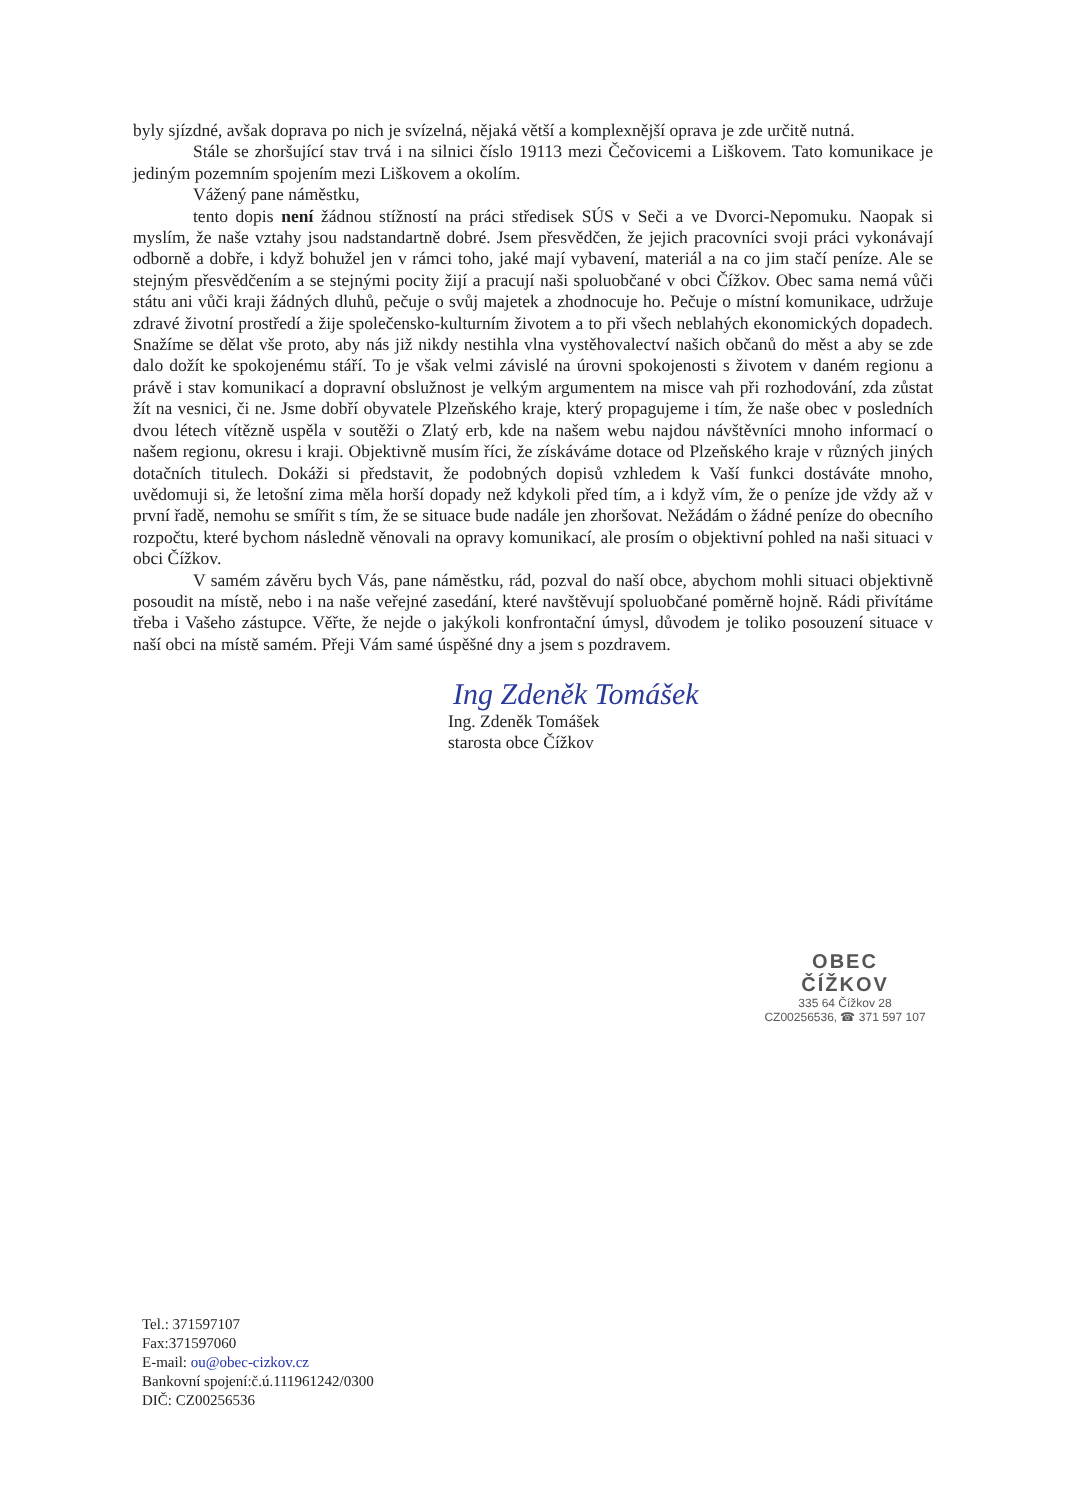byly sjízdné, avšak doprava po nich je svízelná, nějaká větší a komplexnější oprava je zde určitě nutná.
Stále se zhoršující stav trvá i na silnici číslo 19113 mezi Čečovicemi a Liškovem. Tato komunikace je jediným pozemním spojením mezi Liškovem a okolím.
Vážený pane náměstku,
tento dopis není žádnou stížností na práci středisek SÚS v Seči a ve Dvorci-Nepomuku. Naopak si myslím, že naše vztahy jsou nadstandartně dobré. Jsem přesvědčen, že jejich pracovníci svoji práci vykonávají odborně a dobře, i když bohužel jen v rámci toho, jaké mají vybavení, materiál a na co jim stačí peníze. Ale se stejným přesvědčením a se stejnými pocity žijí a pracují naši spoluobčané v obci Čížkov. Obec sama nemá vůči státu ani vůči kraji žádných dluhů, pečuje o svůj majetek a zhodnocuje ho. Pečuje o místní komunikace, udržuje zdravé životní prostředí a žije společensko-kulturním životem a to při všech neblahých ekonomických dopadech. Snažíme se dělat vše proto, aby nás již nikdy nestihla vlna vystěhovalectví našich občanů do měst a aby se zde dalo dožít ke spokojenému stáří. To je však velmi závislé na úrovni spokojenosti s životem v daném regionu a právě i stav komunikací a dopravní obslužnost je velkým argumentem na misce vah při rozhodování, zda zůstat žít na vesnici, či ne. Jsme dobří obyvatele Plzeňského kraje, který propagujeme i tím, že naše obec v posledních dvou létech vítězně uspěla v soutěži o Zlatý erb, kde na našem webu najdou návštěvníci mnoho informací o našem regionu, okresu i kraji. Objektivně musím říci, že získáváme dotace od Plzeňského kraje v různých jiných dotačních titulech. Dokáži si představit, že podobných dopisů vzhledem k Vaší funkci dostáváte mnoho, uvědomuji si, že letošní zima měla horší dopady než kdykoli před tím, a i když vím, že o peníze jde vždy až v první řadě, nemohu se smířit s tím, že se situace bude nadále jen zhoršovat. Nežádám o žádné peníze do obecního rozpočtu, které bychom následně věnovali na opravy komunikací, ale prosím o objektivní pohled na naši situaci v obci Čížkov.
V samém závěru bych Vás, pane náměstku, rád, pozval do naší obce, abychom mohli situaci objektivně posoudit na místě, nebo i na naše veřejné zasedání, které navštěvují spoluobčané poměrně hojně. Rádi přivítáme třeba i Vašeho zástupce. Věřte, že nejde o jakýkoli konfrontační úmysl, důvodem je toliko posouzení situace v naší obci na místě samém. Přeji Vám samé úspěšné dny a jsem s pozdravem.
Ing Zdeněk Tomášek
Ing. Zdeněk Tomášek
starosta obce Čížkov
OBEC
ČÍŽKOV
335 64 Čížkov 28
CZ00256536, ☎ 371 597 107
Tel.: 371597107
Fax:371597060
E-mail: ou@obec-cizkov.cz
Bankovní spojení:č.ú.111961242/0300
DIČ: CZ00256536